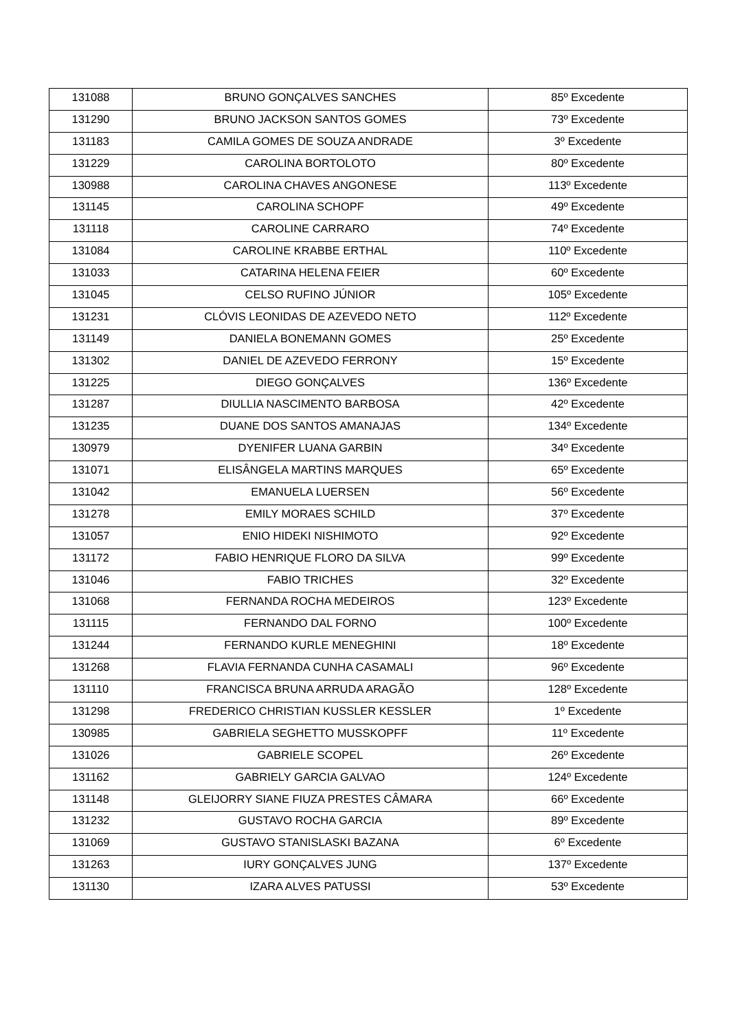| 131088 | BRUNO GONÇALVES SANCHES | 85º Excedente |
| 131290 | BRUNO JACKSON SANTOS GOMES | 73º Excedente |
| 131183 | CAMILA GOMES DE SOUZA ANDRADE | 3º Excedente |
| 131229 | CAROLINA BORTOLOTO | 80º Excedente |
| 130988 | CAROLINA CHAVES ANGONESE | 113º Excedente |
| 131145 | CAROLINA SCHOPF | 49º Excedente |
| 131118 | CAROLINE CARRARO | 74º Excedente |
| 131084 | CAROLINE KRABBE ERTHAL | 110º Excedente |
| 131033 | CATARINA HELENA FEIER | 60º Excedente |
| 131045 | CELSO RUFINO JÚNIOR | 105º Excedente |
| 131231 | CLÓVIS LEONIDAS DE AZEVEDO NETO | 112º Excedente |
| 131149 | DANIELA BONEMANN GOMES | 25º Excedente |
| 131302 | DANIEL DE AZEVEDO FERRONY | 15º Excedente |
| 131225 | DIEGO GONÇALVES | 136º Excedente |
| 131287 | DIULLIA NASCIMENTO BARBOSA | 42º Excedente |
| 131235 | DUANE DOS SANTOS AMANAJAS | 134º Excedente |
| 130979 | DYENIFER LUANA GARBIN | 34º Excedente |
| 131071 | ELISÂNGELA MARTINS MARQUES | 65º Excedente |
| 131042 | EMANUELA LUERSEN | 56º Excedente |
| 131278 | EMILY MORAES SCHILD | 37º Excedente |
| 131057 | ENIO HIDEKI NISHIMOTO | 92º Excedente |
| 131172 | FABIO HENRIQUE FLORO DA SILVA | 99º Excedente |
| 131046 | FABIO TRICHES | 32º Excedente |
| 131068 | FERNANDA ROCHA MEDEIROS | 123º Excedente |
| 131115 | FERNANDO DAL FORNO | 100º Excedente |
| 131244 | FERNANDO KURLE MENEGHINI | 18º Excedente |
| 131268 | FLAVIA FERNANDA CUNHA CASAMALI | 96º Excedente |
| 131110 | FRANCISCA BRUNA ARRUDA ARAGÃO | 128º Excedente |
| 131298 | FREDERICO CHRISTIAN KUSSLER KESSLER | 1º Excedente |
| 130985 | GABRIELA SEGHETTO MUSSKOPFF | 11º Excedente |
| 131026 | GABRIELE SCOPEL | 26º Excedente |
| 131162 | GABRIELY GARCIA GALVAO | 124º Excedente |
| 131148 | GLEIJORRY SIANE FIUZA PRESTES CÂMARA | 66º Excedente |
| 131232 | GUSTAVO ROCHA GARCIA | 89º Excedente |
| 131069 | GUSTAVO STANISLASKI BAZANA | 6º Excedente |
| 131263 | IURY GONÇALVES JUNG | 137º Excedente |
| 131130 | IZARA ALVES PATUSSI | 53º Excedente |